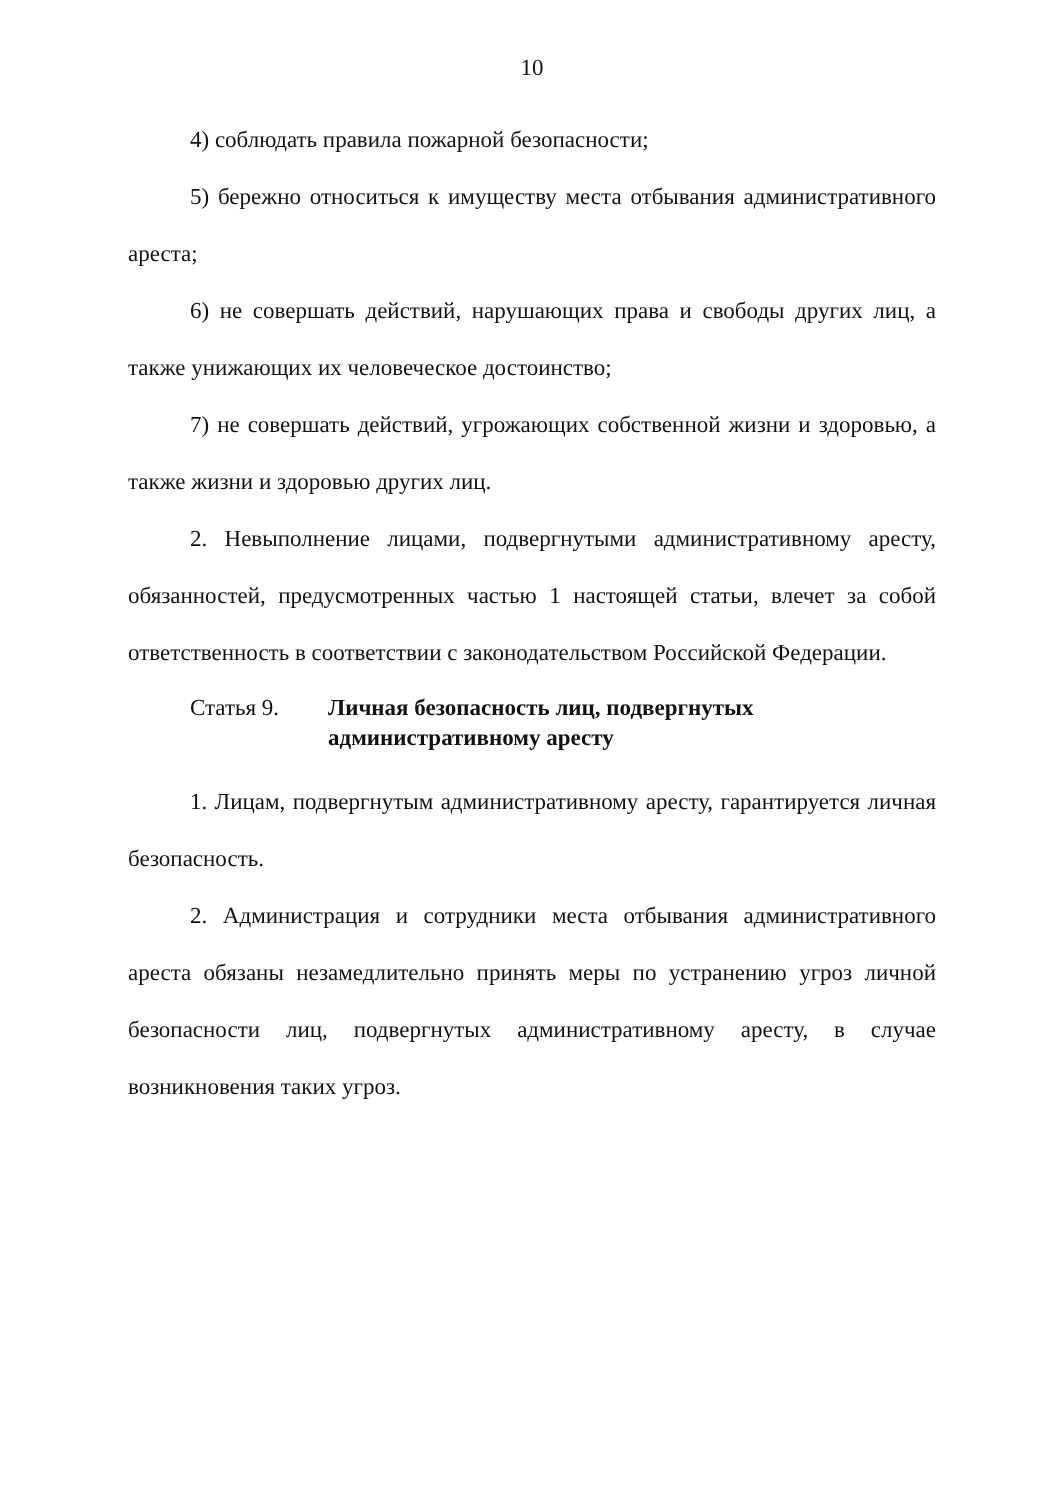10
4) соблюдать правила пожарной безопасности;
5) бережно относиться к имуществу места отбывания административного ареста;
6) не совершать действий, нарушающих права и свободы других лиц, а также унижающих их человеческое достоинство;
7) не совершать действий, угрожающих собственной жизни и здоровью, а также жизни и здоровью других лиц.
2. Невыполнение лицами, подвергнутыми административному аресту, обязанностей, предусмотренных частью 1 настоящей статьи, влечет за собой ответственность в соответствии с законодательством Российской Федерации.
Статья 9. Личная безопасность лиц, подвергнутых административному аресту
1. Лицам, подвергнутым административному аресту, гарантируется личная безопасность.
2. Администрация и сотрудники места отбывания административного ареста обязаны незамедлительно принять меры по устранению угроз личной безопасности лиц, подвергнутых административному аресту, в случае возникновения таких угроз.